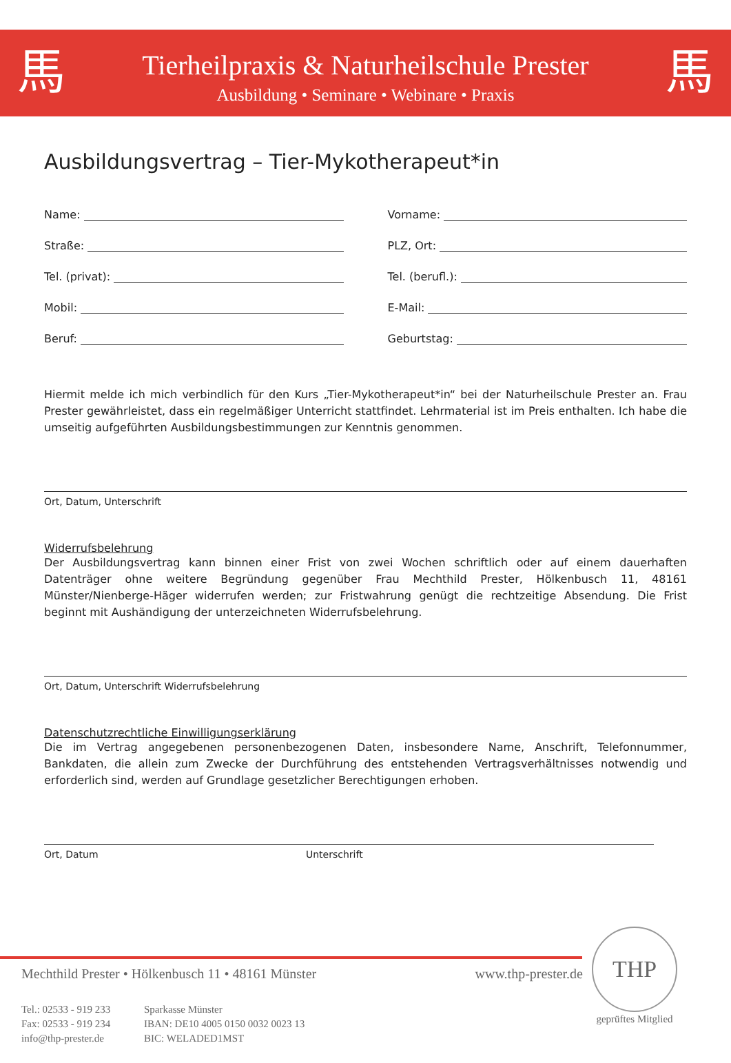馬
Tierheilpraxis & Naturheilschule Prester
Ausbildung • Seminare • Webinare • Praxis
馬
Ausbildungsvertrag – Tier-Mykotherapeut*in
Name:
Vorname:
Straße:
PLZ, Ort:
Tel. (privat):
Tel. (berufl.):
Mobil:
E-Mail:
Beruf:
Geburtstag:
Hiermit melde ich mich verbindlich für den Kurs „Tier-Mykotherapeut*in“ bei der Naturheilschule Prester an. Frau Prester gewährleistet, dass ein regelmäßiger Unterricht stattfindet. Lehrmaterial ist im Preis enthalten. Ich habe die umseitig aufgeführten Ausbildungsbestimmungen zur Kenntnis genommen.
Ort, Datum, Unterschrift
Widerrufsbelehrung
Der Ausbildungsvertrag kann binnen einer Frist von zwei Wochen schriftlich oder auf einem dauerhaften Datenträger ohne weitere Begründung gegenüber Frau Mechthild Prester, Hölkenbusch 11, 48161 Münster/Nienberge-Häger widerrufen werden; zur Fristwahrung genügt die rechtzeitige Absendung. Die Frist beginnt mit Aushändigung der unterzeichneten Widerrufsbelehrung.
Ort, Datum, Unterschrift Widerrufsbelehrung
Datenschutzrechtliche Einwilligungserklärung
Die im Vertrag angegebenen personenbezogenen Daten, insbesondere Name, Anschrift, Telefonnummer, Bankdaten, die allein zum Zwecke der Durchführung des entstehenden Vertragsverhältnisses notwendig und erforderlich sind, werden auf Grundlage gesetzlicher Berechtigungen erhoben.
Ort, Datum Unterschrift
Mechthild Prester • Hölkenbusch 11 • 48161 Münster www.thp-prester.de
Tel.: 02533 - 919 233
Fax: 02533 - 919 234
info@thp-prester.de
Sparkasse Münster
IBAN: DE10 4005 0150 0032 0023 13
BIC: WELADED1MST
THP
geprüftes Mitglied